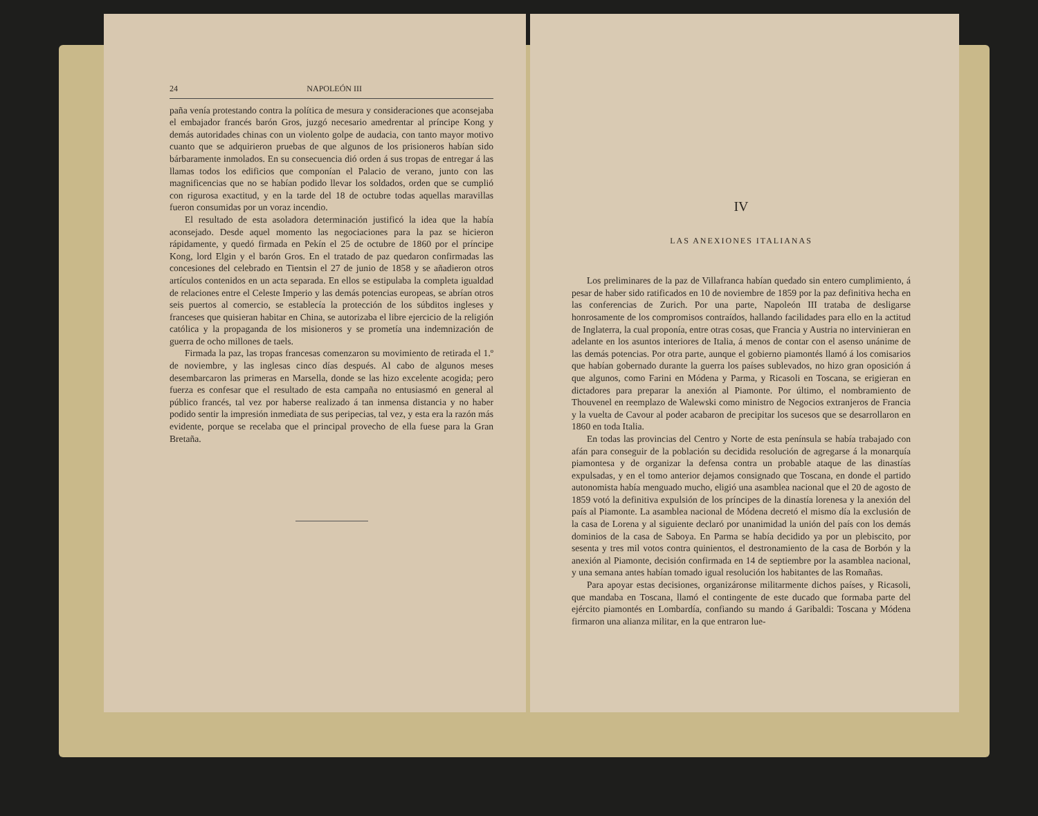24 NAPOLEÓN III
paña venía protestando contra la política de mesura y consideraciones que aconsejaba el embajador francés barón Gros, juzgó necesario amedrentar al príncipe Kong y demás autoridades chinas con un violento golpe de audacia, con tanto mayor motivo cuanto que se adquirieron pruebas de que algunos de los prisioneros habían sido bárbaramente inmolados. En su consecuencia dió orden á sus tropas de entregar á las llamas todos los edificios que componían el Palacio de verano, junto con las magnificencias que no se habían podido llevar los soldados, orden que se cumplió con rigurosa exactitud, y en la tarde del 18 de octubre todas aquellas maravillas fueron consumidas por un voraz incendio.
El resultado de esta asoladora determinación justificó la idea que la había aconsejado. Desde aquel momento las negociaciones para la paz se hicieron rápidamente, y quedó firmada en Pekín el 25 de octubre de 1860 por el príncipe Kong, lord Elgin y el barón Gros. En el tratado de paz quedaron confirmadas las concesiones del celebrado en Tientsin el 27 de junio de 1858 y se añadieron otros artículos contenidos en un acta separada. En ellos se estipulaba la completa igualdad de relaciones entre el Celeste Imperio y las demás potencias europeas, se abrían otros seis puertos al comercio, se establecía la protección de los súbditos ingleses y franceses que quisieran habitar en China, se autorizaba el libre ejercicio de la religión católica y la propaganda de los misioneros y se prometía una indemnización de guerra de ocho millones de taels.
Firmada la paz, las tropas francesas comenzaron su movimiento de retirada el 1.º de noviembre, y las inglesas cinco días después. Al cabo de algunos meses desembarcaron las primeras en Marsella, donde se las hizo excelente acogida; pero fuerza es confesar que el resultado de esta campaña no entusiasmó en general al público francés, tal vez por haberse realizado á tan inmensa distancia y no haber podido sentir la impresión inmediata de sus peripecias, tal vez, y esta era la razón más evidente, porque se recelaba que el principal provecho de ella fuese para la Gran Bretaña.
IV
LAS ANEXIONES ITALIANAS
Los preliminares de la paz de Villafranca habían quedado sin entero cumplimiento, á pesar de haber sido ratificados en 10 de noviembre de 1859 por la paz definitiva hecha en las conferencias de Zurich. Por una parte, Napoleón III trataba de desligarse honrosamente de los compromisos contraídos, hallando facilidades para ello en la actitud de Inglaterra, la cual proponía, entre otras cosas, que Francia y Austria no intervinieran en adelante en los asuntos interiores de Italia, á menos de contar con el asenso unánime de las demás potencias. Por otra parte, aunque el gobierno piamontés llamó á los comisarios que habían gobernado durante la guerra los países sublevados, no hizo gran oposición á que algunos, como Farini en Módena y Parma, y Ricasoli en Toscana, se erigieran en dictadores para preparar la anexión al Piamonte. Por último, el nombramiento de Thouvenel en reemplazo de Walewski como ministro de Negocios extranjeros de Francia y la vuelta de Cavour al poder acabaron de precipitar los sucesos que se desarrollaron en 1860 en toda Italia.
En todas las provincias del Centro y Norte de esta península se había trabajado con afán para conseguir de la población su decidida resolución de agregarse á la monarquía piamontesa y de organizar la defensa contra un probable ataque de las dinastías expulsadas, y en el tomo anterior dejamos consignado que Toscana, en donde el partido autonomista había menguado mucho, eligió una asamblea nacional que el 20 de agosto de 1859 votó la definitiva expulsión de los príncipes de la dinastía lorenesa y la anexión del país al Piamonte. La asamblea nacional de Módena decretó el mismo día la exclusión de la casa de Lorena y al siguiente declaró por unanimidad la unión del país con los demás dominios de la casa de Saboya. En Parma se había decidido ya por un plebiscito, por sesenta y tres mil votos contra quinientos, el destronamiento de la casa de Borbón y la anexión al Piamonte, decisión confirmada en 14 de septiembre por la asamblea nacional, y una semana antes habían tomado igual resolución los habitantes de las Romañas.
Para apoyar estas decisiones, organizáronse militarmente dichos países, y Ricasoli, que mandaba en Toscana, llamó el contingente de este ducado que formaba parte del ejército piamontés en Lombardía, confiando su mando á Garibaldi: Toscana y Módena firmaron una alianza militar, en la que entraron lue-